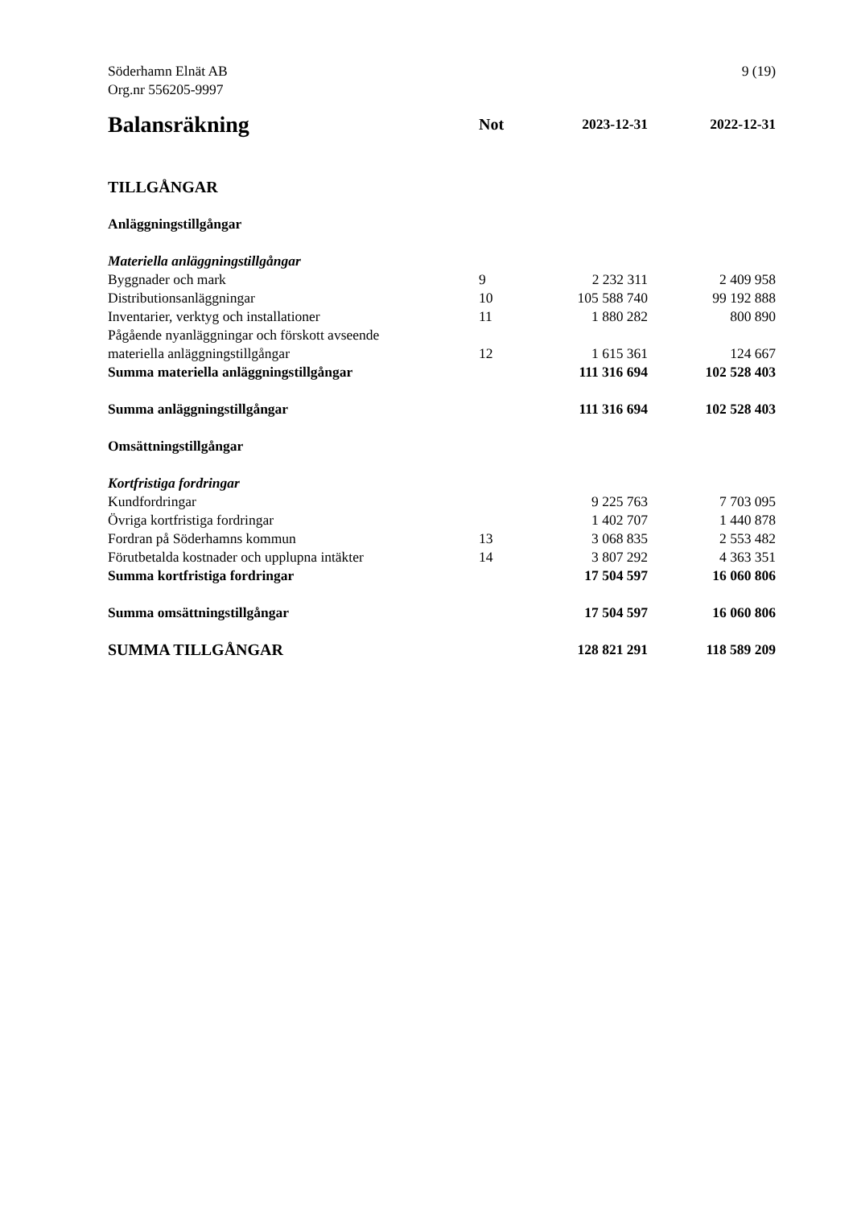Söderhamn Elnät AB
Org.nr 556205-9997
9 (19)
| Balansräkning | Not | 2023-12-31 | 2022-12-31 |
| --- | --- | --- | --- |
| TILLGÅNGAR | | | |
| Anläggningstillgångar | | | |
| Materiella anläggningstillgångar | | | |
| Byggnader och mark | 9 | 2 232 311 | 2 409 958 |
| Distributionsanläggningar | 10 | 105 588 740 | 99 192 888 |
| Inventarier, verktyg och installationer | 11 | 1 880 282 | 800 890 |
| Pågående nyanläggningar och förskott avseende materiella anläggningstillgångar | 12 | 1 615 361 | 124 667 |
| Summa materiella anläggningstillgångar | | 111 316 694 | 102 528 403 |
| Summa anläggningstillgångar | | 111 316 694 | 102 528 403 |
| Omsättningstillgångar | | | |
| Kortfristiga fordringar | | | |
| Kundfordringar | | 9 225 763 | 7 703 095 |
| Övriga kortfristiga fordringar | | 1 402 707 | 1 440 878 |
| Fordran på Söderhamns kommun | 13 | 3 068 835 | 2 553 482 |
| Förutbetalda kostnader och upplupna intäkter | 14 | 3 807 292 | 4 363 351 |
| Summa kortfristiga fordringar | | 17 504 597 | 16 060 806 |
| Summa omsättningstillgångar | | 17 504 597 | 16 060 806 |
| SUMMA TILLGÅNGAR | | 128 821 291 | 118 589 209 |